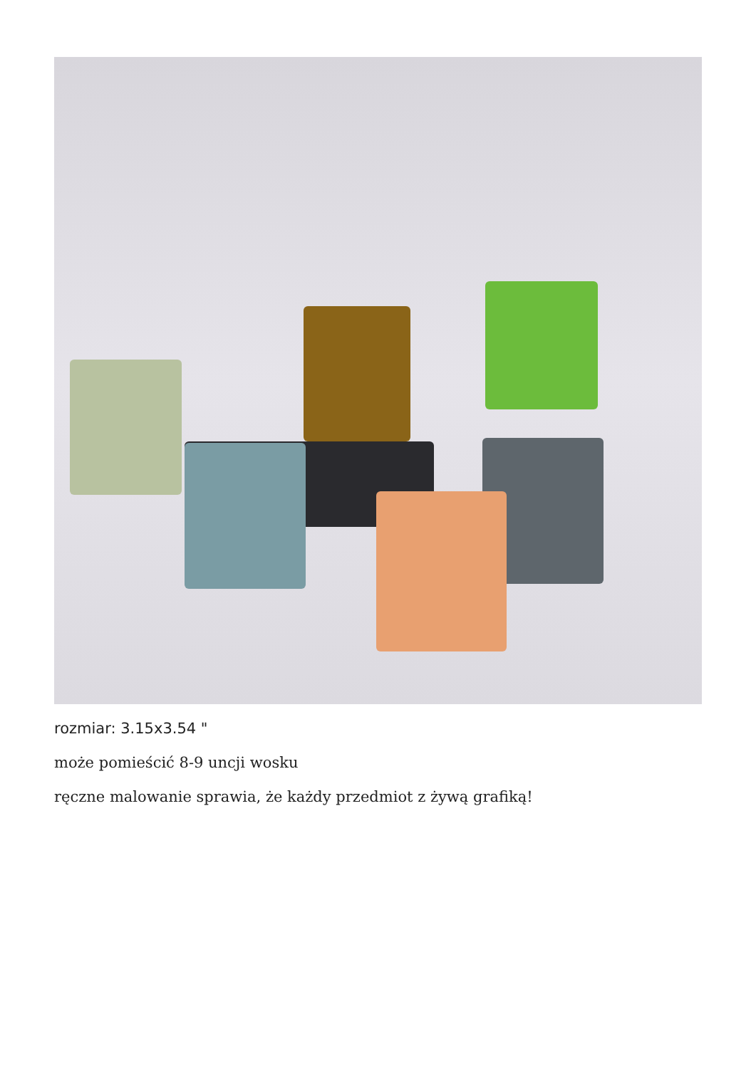rozmiar: 3.15x3.54 "
może pomieścić 8-9 uncji wosku
ręczne malowanie sprawia, że każdy przedmiot z żywą grafiką!